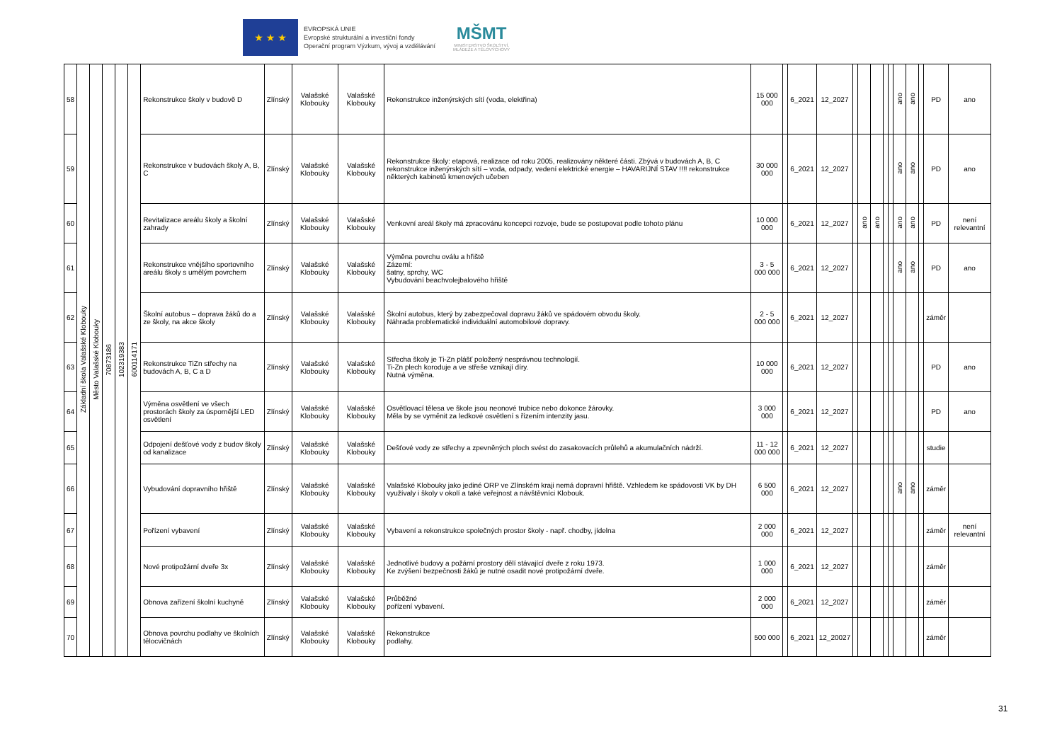★ ★ ★
EVROPSKÁ UNIE
Evropské strukturální a investiční fondy
Operační program Výzkum, vývoj a vzdělávání
MŠMT
MINISTERSTVO ŠKOLSTVÍ,
MLÁDEŽE A TĚLOVÝCHOVY
| 58 | Základní škola Valašské Klobouky | Město Valašské Klobouky | 70873186 | 102319383 | 600114171 | Rekonstrukce školy v budově D | Zlínský | Valašské Klobouky | Valašské Klobouky | Rekonstrukce inženýrských sítí (voda, elektřina) | 15 000 000 | | 6_2021 | 12_2027 | | | | | | ano | ano | | PD | ano |
| 59 | | | | | | Rekonstrukce v budovách školy A, B, C | Zlínský | Valašské Klobouky | Valašské Klobouky | Rekonstrukce školy: etapová, realizace od roku 2005, realizovány některé části. Zbývá v budovách A, B, C rekonstrukce inženýrských sítí – voda, odpady, vedení elektrické energie – HAVARIJNÍ STAV !!!! rekonstrukce některých kabinetů kmenových učeben | 30 000 000 | | 6_2021 | 12_2027 | | | | | | ano | ano | | PD | ano |
| 60 | | | | | | Revitalizace areálu školy a školní zahrady | Zlínský | Valašské Klobouky | Valašské Klobouky | Venkovní areál školy má zpracovánu koncepci rozvoje, bude se postupovat podle tohoto plánu | 10 000 000 | | 6_2021 | 12_2027 | | ano | ano | | | ano | ano | | PD | není relevantní |
| 61 | | | | | | Rekonstrukce vnějšího sportovního areálu školy s umělým povrchem | Zlínský | Valašské Klobouky | Valašské Klobouky | Výměna povrchu oválu a hřiště Zázemí: šatny, sprchy, WC Vybudování beachvolejbalového hřiště | 3 - 5 000 000 | | 6_2021 | 12_2027 | | | | | | ano | ano | | PD | ano |
| 62 | | | | | | Školní autobus – doprava žáků do a ze školy, na akce školy | Zlínský | Valašské Klobouky | Valašské Klobouky | Školní autobus, který by zabezpečoval dopravu žáků ve spádovém obvodu školy. Náhrada problematické individuální automobilové dopravy. | 2 - 5 000 000 | | 6_2021 | 12_2027 | | | | | | | | | záměr | |
| 63 | | | | | | Rekonstrukce TiZn střechy na budovách A, B, C a D | Zlínský | Valašské Klobouky | Valašské Klobouky | Střecha školy je Ti-Zn plášť položený nesprávnou technologií. Ti-Zn plech koroduje a ve střeše vznikají díry. Nutná výměna. | 10 000 000 | | 6_2021 | 12_2027 | | | | | | | | | PD | ano |
| 64 | | | | | | Výměna osvětlení ve všech prostorách školy za úspornější LED osvětlení | Zlínský | Valašské Klobouky | Valašské Klobouky | Osvětlovací tělesa ve škole jsou neonové trubice nebo dokonce žárovky. Měla by se vyměnit za ledkové osvětlení s řízením intenzity jasu. | 3 000 000 | | 6_2021 | 12_2027 | | | | | | | | | PD | ano |
| 65 | | | | | | Odpojení dešťové vody z budov školy od kanalizace | Zlínský | Valašské Klobouky | Valašské Klobouky | Dešťové vody ze střechy a zpevněných ploch svést do zasakovacích průlehů a akumulačních nádrží. | 11 - 12 000 000 | | 6_2021 | 12_2027 | | | | | | | | | studie | |
| 66 | | | | | | Vybudování dopravního hřiště | Zlínský | Valašské Klobouky | Valašské Klobouky | Valašské Klobouky jako jediné ORP ve Zlínském kraji nemá dopravní hřiště. Vzhledem ke spádovosti VK by DH využívaly i školy v okolí a také veřejnost a návštěvníci Klobouk. | 6 500 000 | | 6_2021 | 12_2027 | | | | | | ano | ano | | záměr | |
| 67 | | | | | | Pořízení vybavení | Zlínský | Valašské Klobouky | Valašské Klobouky | Vybavení a rekonstrukce společných prostor školy - např. chodby, jídelna | 2 000 000 | | 6_2021 | 12_2027 | | | | | | | | | záměr | není relevantní |
| 68 | | | | | | Nové protipožární dveře 3x | Zlínský | Valašské Klobouky | Valašské Klobouky | Jednotlivé budovy a požární prostory dělí stávající dveře z roku 1973. Ke zvýšení bezpečnosti žáků je nutné osadit nové protipožární dveře. | 1 000 000 | | 6_2021 | 12_2027 | | | | | | | | | záměr | |
| 69 | | | | | | Obnova zařízení školní kuchyně | Zlínský | Valašské Klobouky | Valašské Klobouky | Průběžné pořízení vybavení. | 2 000 000 | | 6_2021 | 12_2027 | | | | | | | | | záměr | |
| 70 | | | | | | Obnova povrchu podlahy ve školních tělocvičnách | Zlínský | Valašské Klobouky | Valašské Klobouky | Rekonstrukce podlahy. | 500 000 | | 6_2021 | 12_20027 | | | | | | | | | záměr | |
31